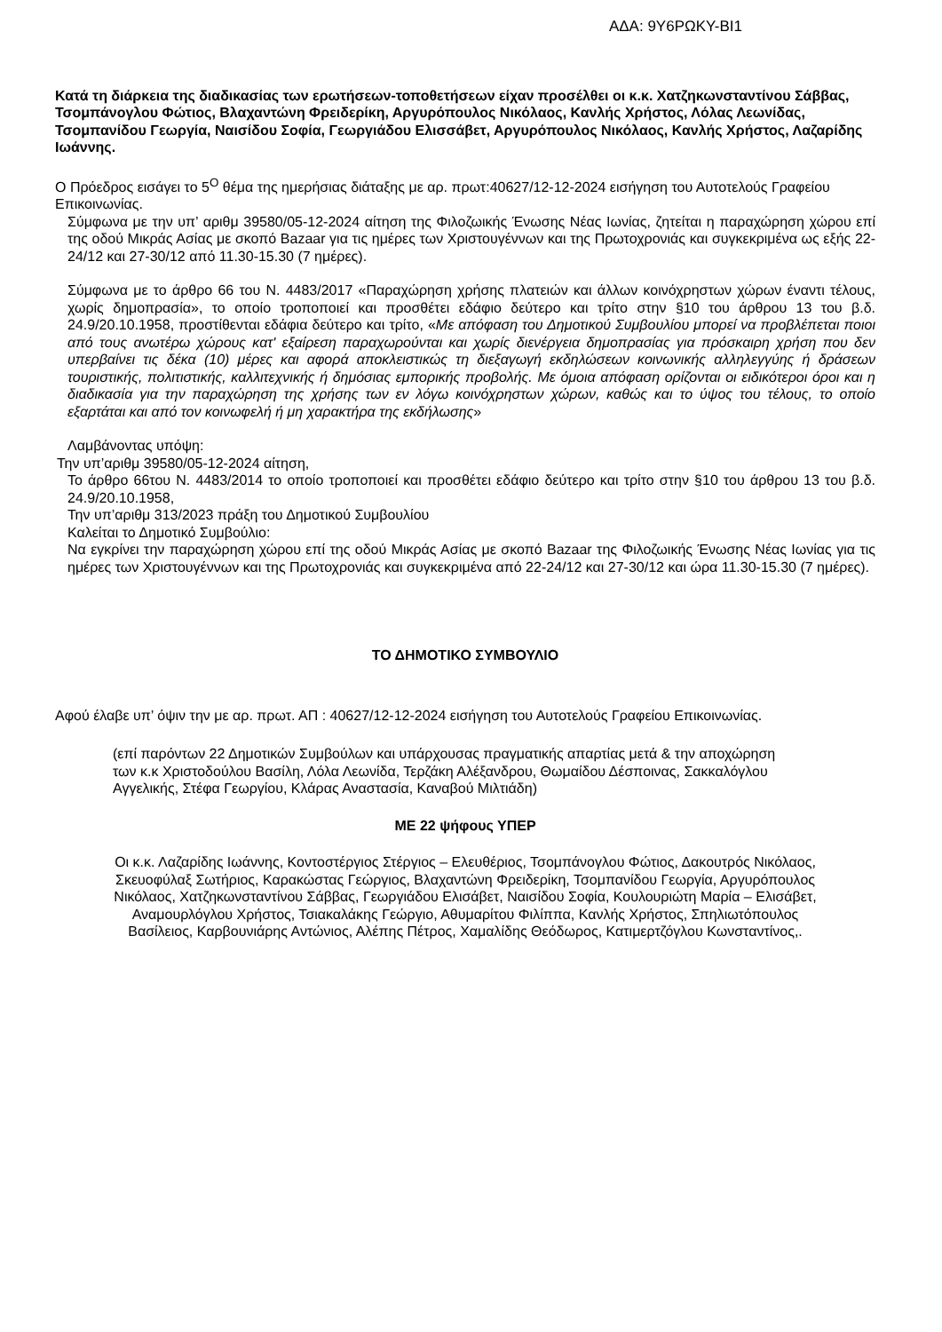ΑΔΑ: 9Υ6ΡΩΚΥ-ΒΙ1
Κατά τη διάρκεια της διαδικασίας των ερωτήσεων-τοποθετήσεων είχαν προσέλθει οι κ.κ. Χατζηκωνσταντίνου Σάββας, Τσομπάνογλου Φώτιος, Βλαχαντώνη Φρειδερίκη, Αργυρόπουλος Νικόλαος, Κανλής Χρήστος, Λόλας Λεωνίδας, Τσομπανίδου Γεωργία, Ναισίδου Σοφία, Γεωργιάδου Ελισσάβετ, Αργυρόπουλος Νικόλαος, Κανλής Χρήστος, Λαζαρίδης Ιωάννης.
Ο Πρόεδρος εισάγει το 5<sup>Ο</sup> θέμα της ημερήσιας διάταξης με αρ. πρωτ:40627/12-12-2024 εισήγηση του Αυτοτελούς Γραφείου Επικοινωνίας.
Σύμφωνα με την υπ’ αριθμ 39580/05-12-2024 αίτηση της Φιλοζωικής Ένωσης Νέας Ιωνίας, ζητείται η παραχώρηση χώρου επί της οδού Μικράς Ασίας με σκοπό Bazaar για τις ημέρες των Χριστουγέννων και της Πρωτοχρονιάς και συγκεκριμένα ως εξής 22-24/12 και 27-30/12 από 11.30-15.30 (7 ημέρες).
Σύμφωνα με το άρθρο 66 του Ν. 4483/2017 «Παραχώρηση χρήσης πλατειών και άλλων κοινόχρηστων χώρων έναντι τέλους, χωρίς δημοπρασία», το οποίο τροποποιεί και προσθέτει εδάφιο δεύτερο και τρίτο στην §10 του άρθρου 13 του β.δ. 24.9/20.10.1958, προστίθενται εδάφια δεύτερο και τρίτο, «Με απόφαση του Δημοτικού Συμβουλίου μπορεί να προβλέπεται ποιοι από τους ανωτέρω χώρους κατ' εξαίρεση παραχωρούνται και χωρίς διενέργεια δημοπρασίας για πρόσκαιρη χρήση που δεν υπερβαίνει τις δέκα (10) μέρες και αφορά αποκλειστικώς τη διεξαγωγή εκδηλώσεων κοινωνικής αλληλεγγύης ή δράσεων τουριστικής, πολιτιστικής, καλλιτεχνικής ή δημόσιας εμπορικής προβολής. Με όμοια απόφαση ορίζονται οι ειδικότεροι όροι και η διαδικασία για την παραχώρηση της χρήσης των εν λόγω κοινόχρηστων χώρων, καθώς και το ύψος του τέλους, το οποίο εξαρτάται και από τον κοινωφελή ή μη χαρακτήρα της εκδήλωσης»
Λαμβάνοντας υπόψη:
Την υπ’αριθμ 39580/05-12-2024 αίτηση,
Το άρθρο 66του Ν. 4483/2014 το οποίο τροποποιεί και προσθέτει εδάφιο δεύτερο και τρίτο στην §10 του άρθρου 13 του β.δ. 24.9/20.10.1958,
Την υπ’αριθμ 313/2023 πράξη του Δημοτικού Συμβουλίου
Καλείται το Δημοτικό Συμβούλιο:
Να εγκρίνει την παραχώρηση χώρου επί της οδού Μικράς Ασίας με σκοπό Bazaar της Φιλοζωικής Ένωσης Νέας Ιωνίας για τις ημέρες των Χριστουγέννων και της Πρωτοχρονιάς και συγκεκριμένα από 22-24/12 και 27-30/12 και ώρα 11.30-15.30 (7 ημέρες).
ΤΟ ΔΗΜΟΤΙΚΟ ΣΥΜΒΟΥΛΙΟ
Αφού έλαβε υπ’ όψιν την με αρ. πρωτ. ΑΠ : 40627/12-12-2024 εισήγηση του Αυτοτελούς Γραφείου Επικοινωνίας.
(επί παρόντων 22 Δημοτικών Συμβούλων και υπάρχουσας πραγματικής απαρτίας μετά & την αποχώρηση των κ.κ Χριστοδούλου Βασίλη, Λόλα Λεωνίδα, Τερζάκη Αλέξανδρου, Θωμαίδου Δέσποινας, Σακκαλόγλου Αγγελικής, Στέφα Γεωργίου, Κλάρας Αναστασία, Καναβού Μιλτιάδη)
ΜΕ 22 ψήφους ΥΠΕΡ
Οι κ.κ. Λαζαρίδης Ιωάννης, Κοντοστέργιος Στέργιος – Ελευθέριος, Τσομπάνογλου Φώτιος, Δακουτρός Νικόλαος, Σκευοφύλαξ Σωτήριος, Καρακώστας Γεώργιος, Βλαχαντώνη Φρειδερίκη, Τσομπανίδου Γεωργία, Αργυρόπουλος Νικόλαος, Χατζηκωνσταντίνου Σάββας, Γεωργιάδου Ελισάβετ, Ναισίδου Σοφία, Κουλουριώτη Μαρία – Ελισάβετ, Αναμουρλόγλου Χρήστος, Τσιακαλάκης Γεώργιο, Αθυμαρίτου Φιλίππα, Κανλής Χρήστος, Σπηλιωτόπουλος Βασίλειος, Καρβουνιάρης Αντώνιος, Αλέπης Πέτρος, Χαμαλίδης Θεόδωρος, Κατιμερτζόγλου Κωνσταντίνος,.